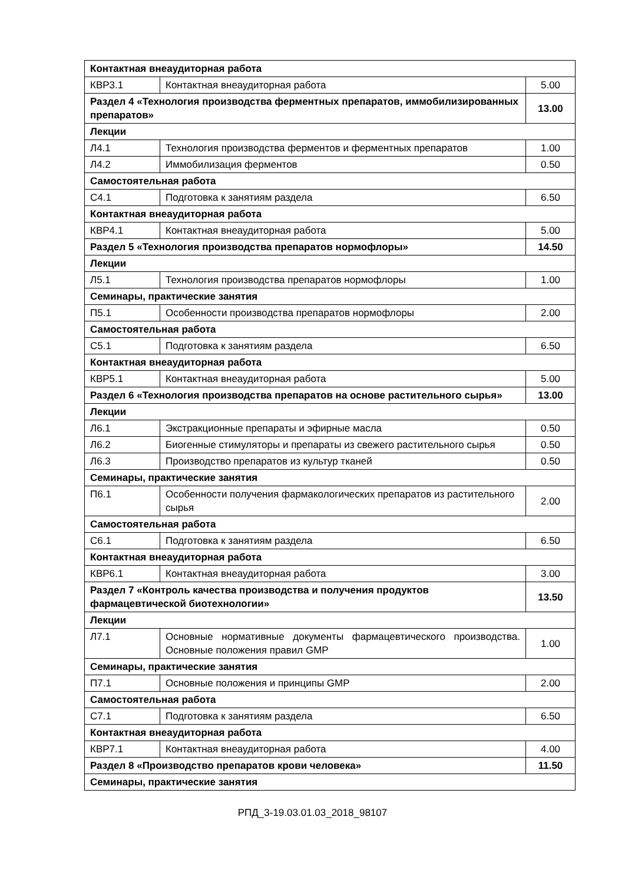| Контактная внеаудиторная работа | | |
| КВР3.1 | Контактная внеаудиторная работа | 5.00 |
| Раздел 4 «Технология производства ферментных препаратов, иммобилизированных препаратов» | | 13.00 |
| Лекции | | |
| Л4.1 | Технология производства ферментов и ферментных препаратов | 1.00 |
| Л4.2 | Иммобилизация ферментов | 0.50 |
| Самостоятельная работа | | |
| С4.1 | Подготовка к занятиям раздела | 6.50 |
| Контактная внеаудиторная работа | | |
| КВР4.1 | Контактная внеаудиторная работа | 5.00 |
| Раздел 5 «Технология производства препаратов нормофлоры» | | 14.50 |
| Лекции | | |
| Л5.1 | Технология производства препаратов нормофлоры | 1.00 |
| Семинары, практические занятия | | |
| П5.1 | Особенности производства препаратов нормофлоры | 2.00 |
| Самостоятельная работа | | |
| С5.1 | Подготовка к занятиям раздела | 6.50 |
| Контактная внеаудиторная работа | | |
| КВР5.1 | Контактная внеаудиторная работа | 5.00 |
| Раздел 6 «Технология производства препаратов на основе растительного сырья» | | 13.00 |
| Лекции | | |
| Л6.1 | Экстракционные препараты и эфирные масла | 0.50 |
| Л6.2 | Биогенные стимуляторы и препараты из свежего растительного сырья | 0.50 |
| Л6.3 | Производство препаратов из культур тканей | 0.50 |
| Семинары, практические занятия | | |
| П6.1 | Особенности получения фармакологических препаратов из растительного сырья | 2.00 |
| Самостоятельная работа | | |
| С6.1 | Подготовка к занятиям раздела | 6.50 |
| Контактная внеаудиторная работа | | |
| КВР6.1 | Контактная внеаудиторная работа | 3.00 |
| Раздел 7 «Контроль качества производства и получения продуктов фармацевтической биотехнологии» | | 13.50 |
| Лекции | | |
| Л7.1 | Основные нормативные документы фармацевтического производства. Основные положения правил GMP | 1.00 |
| Семинары, практические занятия | | |
| П7.1 | Основные положения и принципы GMP | 2.00 |
| Самостоятельная работа | | |
| С7.1 | Подготовка к занятиям раздела | 6.50 |
| Контактная внеаудиторная работа | | |
| КВР7.1 | Контактная внеаудиторная работа | 4.00 |
| Раздел 8 «Производство препаратов крови человека» | | 11.50 |
| Семинары, практические занятия | | |
РПД_3-19.03.01.03_2018_98107